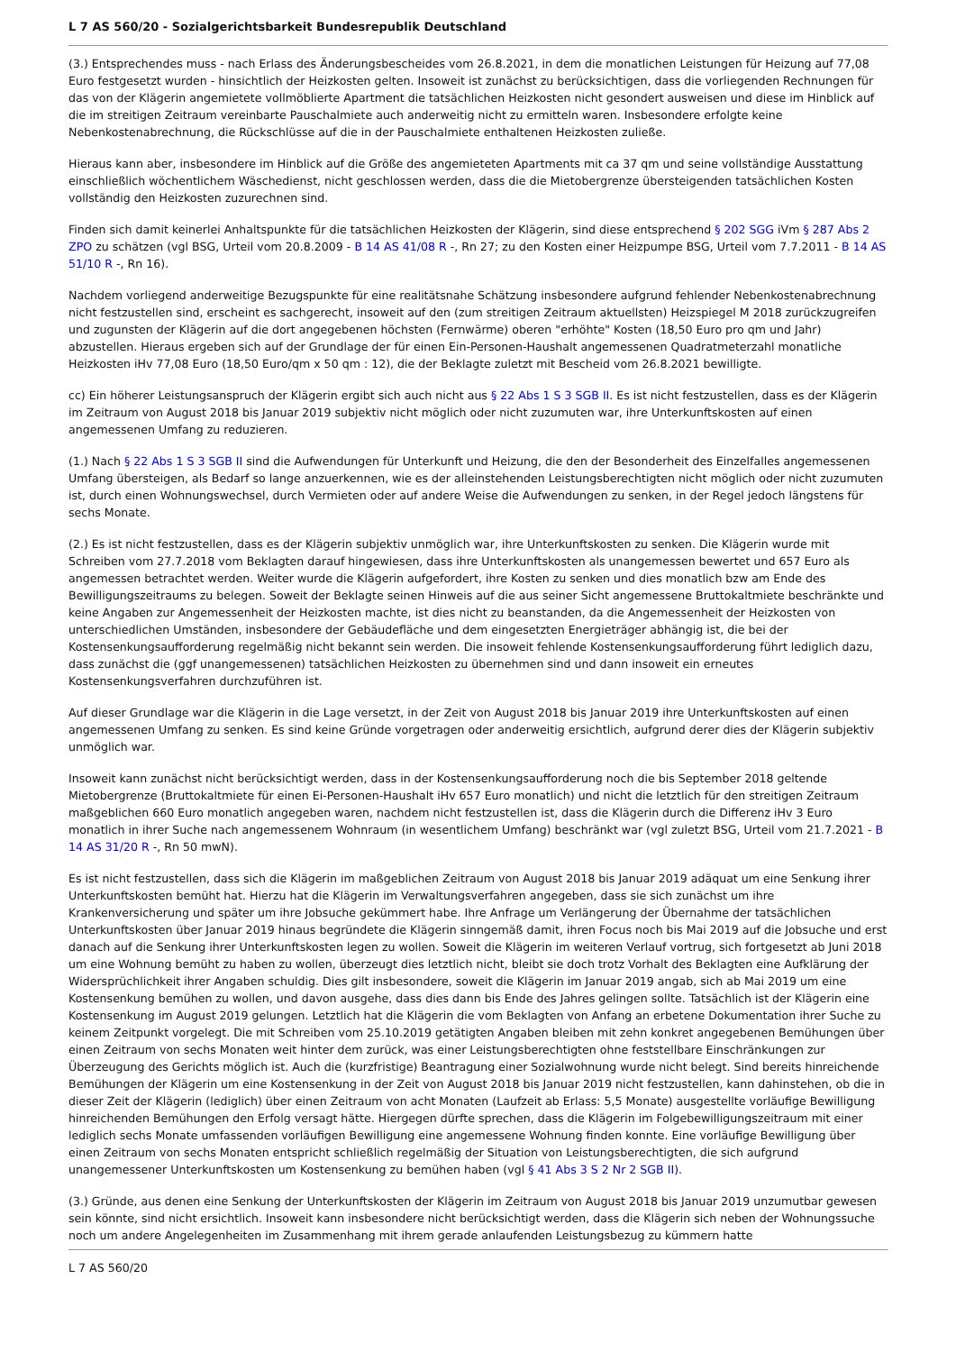L 7 AS 560/20 - Sozialgerichtsbarkeit Bundesrepublik Deutschland
(3.) Entsprechendes muss - nach Erlass des Änderungsbescheides vom 26.8.2021, in dem die monatlichen Leistungen für Heizung auf 77,08 Euro festgesetzt wurden - hinsichtlich der Heizkosten gelten. Insoweit ist zunächst zu berücksichtigen, dass die vorliegenden Rechnungen für das von der Klägerin angemietete vollmöblierte Apartment die tatsächlichen Heizkosten nicht gesondert ausweisen und diese im Hinblick auf die im streitigen Zeitraum vereinbarte Pauschalmiete auch anderweitig nicht zu ermitteln waren. Insbesondere erfolgte keine Nebenkostenabrechnung, die Rückschlüsse auf die in der Pauschalmiete enthaltenen Heizkosten zuließe.
Hieraus kann aber, insbesondere im Hinblick auf die Größe des angemieteten Apartments mit ca 37 qm und seine vollständige Ausstattung einschließlich wöchentlichem Wäschedienst, nicht geschlossen werden, dass die die Mietobergrenze übersteigenden tatsächlichen Kosten vollständig den Heizkosten zuzurechnen sind.
Finden sich damit keinerlei Anhaltspunkte für die tatsächlichen Heizkosten der Klägerin, sind diese entsprechend § 202 SGG iVm § 287 Abs 2 ZPO zu schätzen (vgl BSG, Urteil vom 20.8.2009 - B 14 AS 41/08 R -, Rn 27; zu den Kosten einer Heizpumpe BSG, Urteil vom 7.7.2011 - B 14 AS 51/10 R -, Rn 16).
Nachdem vorliegend anderweitige Bezugspunkte für eine realitätsnahe Schätzung insbesondere aufgrund fehlender Nebenkostenabrechnung nicht festzustellen sind, erscheint es sachgerecht, insoweit auf den (zum streitigen Zeitraum aktuellsten) Heizspiegel M 2018 zurückzugreifen und zugunsten der Klägerin auf die dort angegebenen höchsten (Fernwärme) oberen "erhöhte" Kosten (18,50 Euro pro qm und Jahr) abzustellen. Hieraus ergeben sich auf der Grundlage der für einen Ein-Personen-Haushalt angemessenen Quadratmeterzahl monatliche Heizkosten iHv 77,08 Euro (18,50 Euro/qm x 50 qm : 12), die der Beklagte zuletzt mit Bescheid vom 26.8.2021 bewilligte.
cc) Ein höherer Leistungsanspruch der Klägerin ergibt sich auch nicht aus § 22 Abs 1 S 3 SGB II. Es ist nicht festzustellen, dass es der Klägerin im Zeitraum von August 2018 bis Januar 2019 subjektiv nicht möglich oder nicht zuzumuten war, ihre Unterkunftskosten auf einen angemessenen Umfang zu reduzieren.
(1.) Nach § 22 Abs 1 S 3 SGB II sind die Aufwendungen für Unterkunft und Heizung, die den der Besonderheit des Einzelfalles angemessenen Umfang übersteigen, als Bedarf so lange anzuerkennen, wie es der alleinstehenden Leistungsberechtigten nicht möglich oder nicht zuzumuten ist, durch einen Wohnungswechsel, durch Vermieten oder auf andere Weise die Aufwendungen zu senken, in der Regel jedoch längstens für sechs Monate.
(2.) Es ist nicht festzustellen, dass es der Klägerin subjektiv unmöglich war, ihre Unterkunftskosten zu senken. Die Klägerin wurde mit Schreiben vom 27.7.2018 vom Beklagten darauf hingewiesen, dass ihre Unterkunftskosten als unangemessen bewertet und 657 Euro als angemessen betrachtet werden. Weiter wurde die Klägerin aufgefordert, ihre Kosten zu senken und dies monatlich bzw am Ende des Bewilligungszeitraums zu belegen. Soweit der Beklagte seinen Hinweis auf die aus seiner Sicht angemessene Bruttokaltmiete beschränkte und keine Angaben zur Angemessenheit der Heizkosten machte, ist dies nicht zu beanstanden, da die Angemessenheit der Heizkosten von unterschiedlichen Umständen, insbesondere der Gebäudefläche und dem eingesetzten Energieträger abhängig ist, die bei der Kostensenkungsaufforderung regelmäßig nicht bekannt sein werden. Die insoweit fehlende Kostensenkungsaufforderung führt lediglich dazu, dass zunächst die (ggf unangemessenen) tatsächlichen Heizkosten zu übernehmen sind und dann insoweit ein erneutes Kostensenkungsverfahren durchzuführen ist.
Auf dieser Grundlage war die Klägerin in die Lage versetzt, in der Zeit von August 2018 bis Januar 2019 ihre Unterkunftskosten auf einen angemessenen Umfang zu senken. Es sind keine Gründe vorgetragen oder anderweitig ersichtlich, aufgrund derer dies der Klägerin subjektiv unmöglich war.
Insoweit kann zunächst nicht berücksichtigt werden, dass in der Kostensenkungsaufforderung noch die bis September 2018 geltende Mietobergrenze (Bruttokaltmiete für einen Ei-Personen-Haushalt iHv 657 Euro monatlich) und nicht die letztlich für den streitigen Zeitraum maßgeblichen 660 Euro monatlich angegeben waren, nachdem nicht festzustellen ist, dass die Klägerin durch die Differenz iHv 3 Euro monatlich in ihrer Suche nach angemessenem Wohnraum (in wesentlichem Umfang) beschränkt war (vgl zuletzt BSG, Urteil vom 21.7.2021 - B 14 AS 31/20 R -, Rn 50 mwN).
Es ist nicht festzustellen, dass sich die Klägerin im maßgeblichen Zeitraum von August 2018 bis Januar 2019 adäquat um eine Senkung ihrer Unterkunftskosten bemüht hat. Hierzu hat die Klägerin im Verwaltungsverfahren angegeben, dass sie sich zunächst um ihre Krankenversicherung und später um ihre Jobsuche gekümmert habe. Ihre Anfrage um Verlängerung der Übernahme der tatsächlichen Unterkunftskosten über Januar 2019 hinaus begründete die Klägerin sinngemäß damit, ihren Focus noch bis Mai 2019 auf die Jobsuche und erst danach auf die Senkung ihrer Unterkunftskosten legen zu wollen. Soweit die Klägerin im weiteren Verlauf vortrug, sich fortgesetzt ab Juni 2018 um eine Wohnung bemüht zu haben zu wollen, überzeugt dies letztlich nicht, bleibt sie doch trotz Vorhalt des Beklagten eine Aufklärung der Widersprüchlichkeit ihrer Angaben schuldig. Dies gilt insbesondere, soweit die Klägerin im Januar 2019 angab, sich ab Mai 2019 um eine Kostensenkung bemühen zu wollen, und davon ausgehe, dass dies dann bis Ende des Jahres gelingen sollte. Tatsächlich ist der Klägerin eine Kostensenkung im August 2019 gelungen. Letztlich hat die Klägerin die vom Beklagten von Anfang an erbetene Dokumentation ihrer Suche zu keinem Zeitpunkt vorgelegt. Die mit Schreiben vom 25.10.2019 getätigten Angaben bleiben mit zehn konkret angegebenen Bemühungen über einen Zeitraum von sechs Monaten weit hinter dem zurück, was einer Leistungsberechtigten ohne feststellbare Einschränkungen zur Überzeugung des Gerichts möglich ist. Auch die (kurzfristige) Beantragung einer Sozialwohnung wurde nicht belegt. Sind bereits hinreichende Bemühungen der Klägerin um eine Kostensenkung in der Zeit von August 2018 bis Januar 2019 nicht festzustellen, kann dahinstehen, ob die in dieser Zeit der Klägerin (lediglich) über einen Zeitraum von acht Monaten (Laufzeit ab Erlass: 5,5 Monate) ausgestellte vorläufige Bewilligung hinreichenden Bemühungen den Erfolg versagt hätte. Hiergegen dürfte sprechen, dass die Klägerin im Folgebewilligungszeitraum mit einer lediglich sechs Monate umfassenden vorläufigen Bewilligung eine angemessene Wohnung finden konnte. Eine vorläufige Bewilligung über einen Zeitraum von sechs Monaten entspricht schließlich regelmäßig der Situation von Leistungsberechtigten, die sich aufgrund unangemessener Unterkunftskosten um Kostensenkung zu bemühen haben (vgl § 41 Abs 3 S 2 Nr 2 SGB II).
(3.) Gründe, aus denen eine Senkung der Unterkunftskosten der Klägerin im Zeitraum von August 2018 bis Januar 2019 unzumutbar gewesen sein könnte, sind nicht ersichtlich. Insoweit kann insbesondere nicht berücksichtigt werden, dass die Klägerin sich neben der Wohnungssuche noch um andere Angelegenheiten im Zusammenhang mit ihrem gerade anlaufenden Leistungsbezug zu kümmern hatte
L 7 AS 560/20